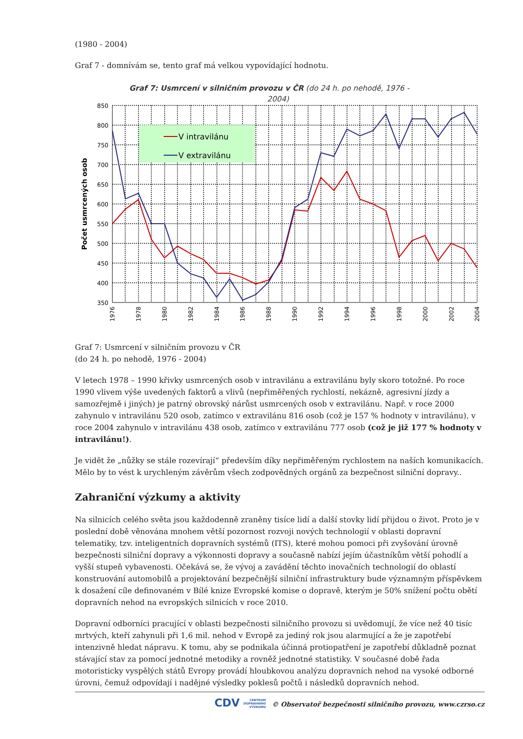(1980 - 2004)
Graf 7 - domnívám se, tento graf má velkou vypovídající hodnotu.
Graf 7: Usmrcení v silničním provozu v ČR (do 24 h. po nehodě, 1976 -
2004)
V intravilánu
V extravilánu
850
800
750
700
650
600
550
500
450
400
350
Počet usmrcených osob
1976
1978
1980
1982
1984
1986
1988
1990
1992
1994
1996
1998
2000
2002
2004
Graf 7: Usmrcení v silničním provozu v ČR
(do 24 h. po nehodě, 1976 - 2004)
V letech 1978 – 1990 křivky usmrcených osob v intravilánu a extravilánu byly skoro totožné. Po roce 1990 vlivem výše uvedených faktorů a vlivů (nepřiměřených rychlostí, nekázně, agresivní jízdy a samozřejmě i jiných) je patrný obrovský nárůst usmrcených osob v extravilánu. Např. v roce 2000 zahynulo v intravilánu 520 osob, zatímco v extravilánu 816 osob (což je 157 % hodnoty v intravilánu), v roce 2004 zahynulo v intravilánu 438 osob, zatímco v extravilánu 777 osob (což je již 177 % hodnoty v intravilánu!).
Je vidět že „nůžky se stále rozevírají“ především díky nepřiměřeným rychlostem na naších komunikacích. Mělo by to vést k urychleným závěrům všech zodpovědných orgánů za bezpečnost silniční dopravy..
Zahraniční výzkumy a aktivity
Na silnicích celého světa jsou každodenně zraněny tisíce lidí a další stovky lidí přijdou o život. Proto je v poslední době věnována mnohem větší pozornost rozvoji nových technologií v oblasti dopravní telematiky, tzv. inteligentních dopravních systémů (ITS), které mohou pomoci při zvyšování úrovně bezpečnosti silniční dopravy a výkonnosti dopravy a současně nabízí jejím účastníkům větší pohodlí a vyšší stupeň vybavenosti. Očekává se, že vývoj a zavádění těchto inovačních technologií do oblastí konstruování automobilů a projektování bezpečnější silniční infrastruktury bude významným příspěvkem k dosažení cíle definovaném v Bílé knize Evropské komise o dopravě, kterým je 50% snížení počtu obětí dopravních nehod na evropských silnicích v roce 2010.
Dopravní odborníci pracující v oblasti bezpečnosti silničního provozu si uvědomují, že více než 40 tisíc mrtvých, kteří zahynuli při 1,6 mil. nehod v Evropě za jediný rok jsou alarmující a že je zapotřebí intenzivně hledat nápravu. K tomu, aby se podnikala účinná protiopatření je zapotřebí důkladně poznat stávající stav za pomocí jednotné metodiky a rovněž jednotné statistiky. V současné době řada motoristicky vyspělých států Evropy provádí hloubkovou analýzu dopravních nehod na vysoké odborné úrovni, čemuž odpovídají i nadějné výsledky poklesů počtů i následků dopravních nehod.
CDV CENTRUM
DOPRAVNÍHO
VÝZKUMU © Observatoř bezpečnosti silničního provozu, www.czrso.cz